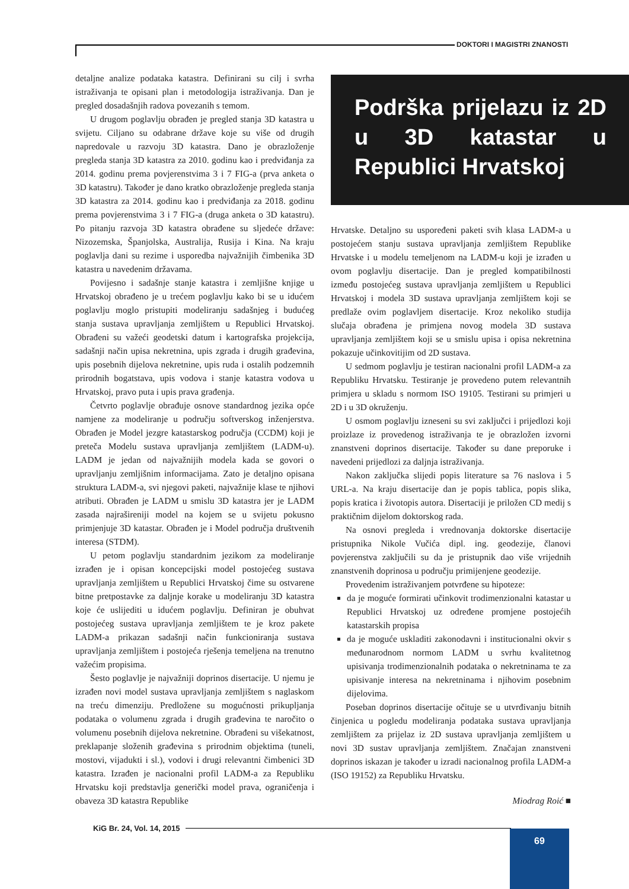DOKTORI I MAGISTRI ZNANOSTI
detaljne analize podataka katastra. Definirani su cilj i svrha istraživanja te opisani plan i metodologija istraživanja. Dan je pregled dosadašnjih radova povezanih s temom.
U drugom poglavlju obrađen je pregled stanja 3D katastra u svijetu. Ciljano su odabrane države koje su više od drugih napredovale u razvoju 3D katastra. Dano je obrazloženje pregleda stanja 3D katastra za 2010. godinu kao i predviđanja za 2014. godinu prema povjerenstvima 3 i 7 FIG-a (prva anketa o 3D katastru). Također je dano kratko obrazloženje pregleda stanja 3D katastra za 2014. godinu kao i predviđanja za 2018. godinu prema povjerenstvima 3 i 7 FIG-a (druga anketa o 3D katastru). Po pitanju razvoja 3D katastra obrađene su sljedeće države: Nizozemska, Španjolska, Australija, Rusija i Kina. Na kraju poglavlja dani su rezime i usporedba najvažnijih čimbenika 3D katastra u navedenim državama.
Povijesno i sadašnje stanje katastra i zemljišne knjige u Hrvatskoj obrađeno je u trećem poglavlju kako bi se u idućem poglavlju moglo pristupiti modeliranju sadašnjeg i budućeg stanja sustava upravljanja zemljištem u Republici Hrvatskoj. Obrađeni su važeći geodetski datum i kartografska projekcija, sadašnji način upisa nekretnina, upis zgrada i drugih građevina, upis posebnih dijelova nekretnine, upis ruda i ostalih podzemnih prirodnih bogatstava, upis vodova i stanje katastra vodova u Hrvatskoj, pravo puta i upis prava građenja.
Četvrto poglavlje obrađuje osnove standardnog jezika opće namjene za modeliranje u području softverskog inženjerstva. Obrađen je Model jezgre katastarskog područja (CCDM) koji je preteča Modelu sustava upravljanja zemljištem (LADM-u). LADM je jedan od najvažnijih modela kada se govori o upravljanju zemljišnim informacijama. Zato je detaljno opisana struktura LADM-a, svi njegovi paketi, najvažnije klase te njihovi atributi. Obrađen je LADM u smislu 3D katastra jer je LADM zasada najrašireniji model na kojem se u svijetu pokusno primjenjuje 3D katastar. Obrađen je i Model područja društvenih interesa (STDM).
U petom poglavlju standardnim jezikom za modeliranje izrađen je i opisan koncepcijski model postojećeg sustava upravljanja zemljištem u Republici Hrvatskoj čime su ostvarene bitne pretpostavke za daljnje korake u modeliranju 3D katastra koje će uslijediti u idućem poglavlju. Definiran je obuhvat postojećeg sustava upravljanja zemljištem te je kroz pakete LADM-a prikazan sadašnji način funkcioniranja sustava upravljanja zemljištem i postojeća rješenja temeljena na trenutno važećim propisima.
Šesto poglavlje je najvažniji doprinos disertacije. U njemu je izrađen novi model sustava upravljanja zemljištem s naglaskom na treću dimenziju. Predložene su mogućnosti prikupljanja podataka o volumenu zgrada i drugih građevina te naročito o volumenu posebnih dijelova nekretnine. Obrađeni su višekatnost, preklapanje složenih građevina s prirodnim objektima (tuneli, mostovi, vijadukti i sl.), vodovi i drugi relevantni čimbenici 3D katastra. Izrađen je nacionalni profil LADM-a za Republiku Hrvatsku koji predstavlja generički model prava, ograničenja i obaveza 3D katastra Republike
Podrška prijelazu iz 2D u 3D katastar u Republici Hrvatskoj
Hrvatske. Detaljno su uspoređeni paketi svih klasa LADM-a u postojećem stanju sustava upravljanja zemljištem Republike Hrvatske i u modelu temeljenom na LADM-u koji je izrađen u ovom poglavlju disertacije. Dan je pregled kompatibilnosti između postojećeg sustava upravljanja zemljištem u Republici Hrvatskoj i modela 3D sustava upravljanja zemljištem koji se predlaže ovim poglavljem disertacije. Kroz nekoliko studija slučaja obrađena je primjena novog modela 3D sustava upravljanja zemljištem koji se u smislu upisa i opisa nekretnina pokazuje učinkovitijim od 2D sustava.
U sedmom poglavlju je testiran nacionalni profil LADM-a za Republiku Hrvatsku. Testiranje je provedeno putem relevantnih primjera u skladu s normom ISO 19105. Testirani su primjeri u 2D i u 3D okruženju.
U osmom poglavlju izneseni su svi zaključci i prijedlozi koji proizlaze iz provedenog istraživanja te je obrazložen izvorni znanstveni doprinos disertacije. Također su dane preporuke i navedeni prijedlozi za daljnja istraživanja.
Nakon zaključka slijedi popis literature sa 76 naslova i 5 URL-a. Na kraju disertacije dan je popis tablica, popis slika, popis kratica i životopis autora. Disertaciji je priložen CD medij s praktičnim dijelom doktorskog rada.
Na osnovi pregleda i vrednovanja doktorske disertacije pristupnika Nikole Vučića dipl. ing. geodezije, članovi povjerenstva zaključili su da je pristupnik dao više vrijednih znanstvenih doprinosa u području primijenjene geodezije.
Provedenim istraživanjem potvrđene su hipoteze:
da je moguće formirati učinkovit trodimenzionalni katastar u Republici Hrvatskoj uz određene promjene postojećih katastarskih propisa
da je moguće uskladiti zakonodavni i institucionalni okvir s međunarodnom normom LADM u svrhu kvalitetnog upisivanja trodimenzionalnih podataka o nekretninama te za upisivanje interesa na nekretninama i njihovim posebnim dijelovima.
Poseban doprinos disertacije očituje se u utvrđivanju bitnih činjenica u pogledu modeliranja podataka sustava upravljanja zemljištem za prijelaz iz 2D sustava upravljanja zemljištem u novi 3D sustav upravljanja zemljištem. Značajan znanstveni doprinos iskazan je također u izradi nacionalnog profila LADM-a (ISO 19152) za Republiku Hrvatsku.
Miodrag Roić ■
KiG Br. 24, Vol. 14, 2015
69